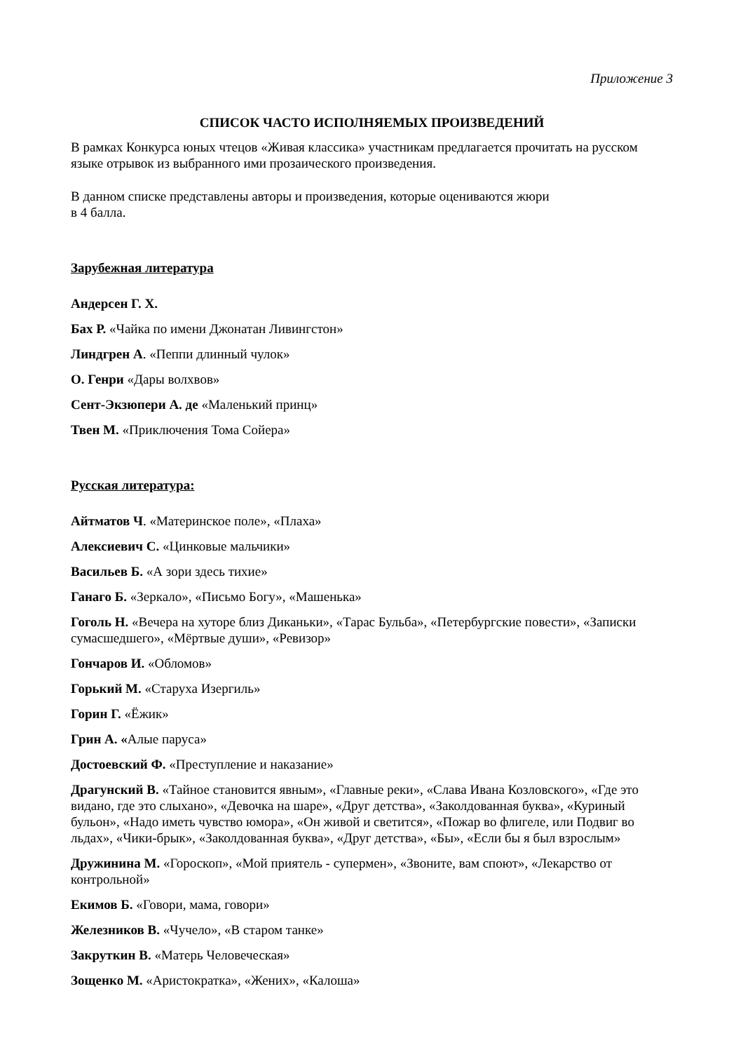Приложение 3
СПИСОК ЧАСТО ИСПОЛНЯЕМЫХ ПРОИЗВЕДЕНИЙ
В рамках Конкурса юных чтецов «Живая классика» участникам предлагается прочитать на русском языке отрывок из выбранного ими прозаического произведения.
В данном списке представлены авторы и произведения, которые оцениваются жюри
в 4 балла.
Зарубежная литература
Андерсен Г. Х.
Бах Р. «Чайка по имени Джонатан Ливингстон»
Линдгрен А. «Пеппи длинный чулок»
О. Генри «Дары волхвов»
Сент-Экзюпери А. де «Маленький принц»
Твен М. «Приключения Тома Сойера»
Русская литература:
Айтматов Ч. «Материнское поле», «Плаха»
Алексиевич С. «Цинковые мальчики»
Васильев Б. «А зори здесь тихие»
Ганаго Б. «Зеркало», «Письмо Богу», «Машенька»
Гоголь Н. «Вечера на хуторе близ Диканьки», «Тарас Бульба», «Петербургские повести», «Записки сумасшедшего», «Мёртвые души», «Ревизор»
Гончаров И. «Обломов»
Горький М. «Старуха Изергиль»
Горин Г. «Ёжик»
Грин А. «Алые паруса»
Достоевский Ф. «Преступление и наказание»
Драгунский В. «Тайное становится явным», «Главные реки», «Слава Ивана Козловского», «Где это видано, где это слыхано», «Девочка на шаре», «Друг детства», «Заколдованная буква», «Куриный бульон», «Надо иметь чувство юмора», «Он живой и светится», «Пожар во флигеле, или Подвиг во льдах», «Чики-брык», «Заколдованная буква», «Друг детства», «Бы», «Если бы я был взрослым»
Дружинина М. «Гороскоп», «Мой приятель - супермен», «Звоните, вам споют», «Лекарство от контрольной»
Екимов Б. «Говори, мама, говори»
Железников В. «Чучело», «В старом танке»
Закруткин В. «Матерь Человеческая»
Зощенко М. «Аристократка», «Жених», «Калоша»